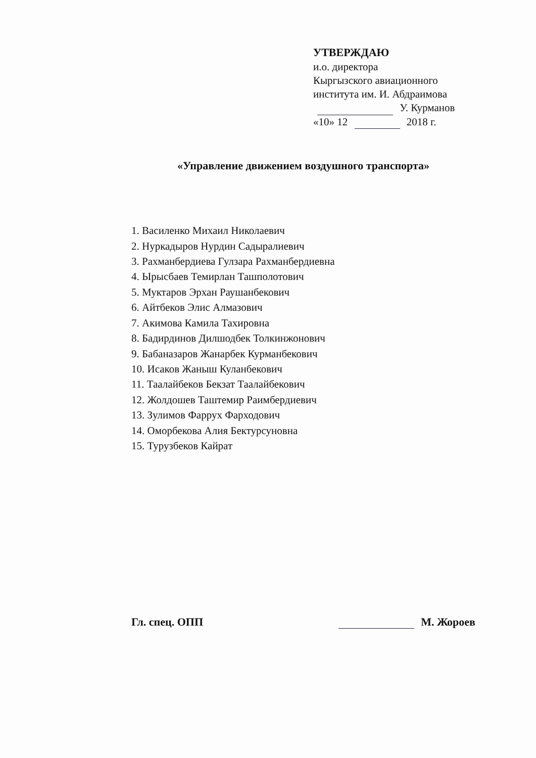УТВЕРЖДАЮ
и.о. директора
Кыргызского авиационного
института им. И. Абдраимова
У. Курманов
«10» 12 2018 г.
«Управление движением воздушного транспорта»
1. Василенко Михаил Николаевич
2. Нуркадыров Нурдин Садыралиевич
3. Рахманбердиева Гулзара Рахманбердиевна
4. Ырысбаев Темирлан Ташполотович
5. Муктаров Эрхан Раушанбекович
6. Айтбеков Элис Алмазович
7. Акимова Камила Тахировна
8. Бадирдинов Дилшодбек Толкинжонович
9. Бабаназаров Жанарбек Курманбекович
10. Исаков Жаныш Куланбекович
11. Таалайбеков Бекзат Таалайбекович
12. Жолдошев Таштемир Раимбердиевич
13. Зулимов Фаррух Фарходович
14. Оморбекова Алия Бектурсуновна
15. Турузбеков Кайрат
Гл. спец. ОПП М. Жороев